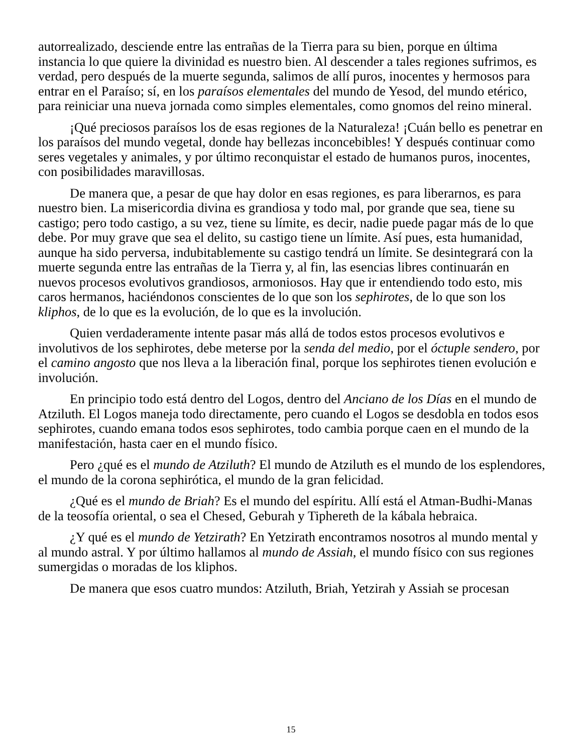autorrealizado, desciende entre las entrañas de la Tierra para su bien, porque en última instancia lo que quiere la divinidad es nuestro bien. Al descender a tales regiones sufrimos, es verdad, pero después de la muerte segunda, salimos de allí puros, inocentes y hermosos para entrar en el Paraíso; sí, en los paraísos elementales del mundo de Yesod, del mundo etérico, para reiniciar una nueva jornada como simples elementales, como gnomos del reino mineral.
¡Qué preciosos paraísos los de esas regiones de la Naturaleza! ¡Cuán bello es penetrar en los paraísos del mundo vegetal, donde hay bellezas inconcebibles! Y después continuar como seres vegetales y animales, y por último reconquistar el estado de humanos puros, inocentes, con posibilidades maravillosas.
De manera que, a pesar de que hay dolor en esas regiones, es para liberarnos, es para nuestro bien. La misericordia divina es grandiosa y todo mal, por grande que sea, tiene su castigo; pero todo castigo, a su vez, tiene su límite, es decir, nadie puede pagar más de lo que debe. Por muy grave que sea el delito, su castigo tiene un límite. Así pues, esta humanidad, aunque ha sido perversa, indubitablemente su castigo tendrá un límite. Se desintegrará con la muerte segunda entre las entrañas de la Tierra y, al fin, las esencias libres continuarán en nuevos procesos evolutivos grandiosos, armoniosos. Hay que ir entendiendo todo esto, mis caros hermanos, haciéndonos conscientes de lo que son los sephirotes, de lo que son los kliphos, de lo que es la evolución, de lo que es la involución.
Quien verdaderamente intente pasar más allá de todos estos procesos evolutivos e involutivos de los sephirotes, debe meterse por la senda del medio, por el óctuple sendero, por el camino angosto que nos lleva a la liberación final, porque los sephirotes tienen evolución e involución.
En principio todo está dentro del Logos, dentro del Anciano de los Días en el mundo de Atziluth. El Logos maneja todo directamente, pero cuando el Logos se desdobla en todos esos sephirotes, cuando emana todos esos sephirotes, todo cambia porque caen en el mundo de la manifestación, hasta caer en el mundo físico.
Pero ¿qué es el mundo de Atziluth? El mundo de Atziluth es el mundo de los esplendores, el mundo de la corona sephirótica, el mundo de la gran felicidad.
¿Qué es el mundo de Briah? Es el mundo del espíritu. Allí está el Atman-Budhi-Manas de la teosofía oriental, o sea el Chesed, Geburah y Tiphereth de la kábala hebraica.
¿Y qué es el mundo de Yetzirath? En Yetzirath encontramos nosotros al mundo mental y al mundo astral. Y por último hallamos al mundo de Assiah, el mundo físico con sus regiones sumergidas o moradas de los kliphos.
De manera que esos cuatro mundos: Atziluth, Briah, Yetzirah y Assiah se procesan
15